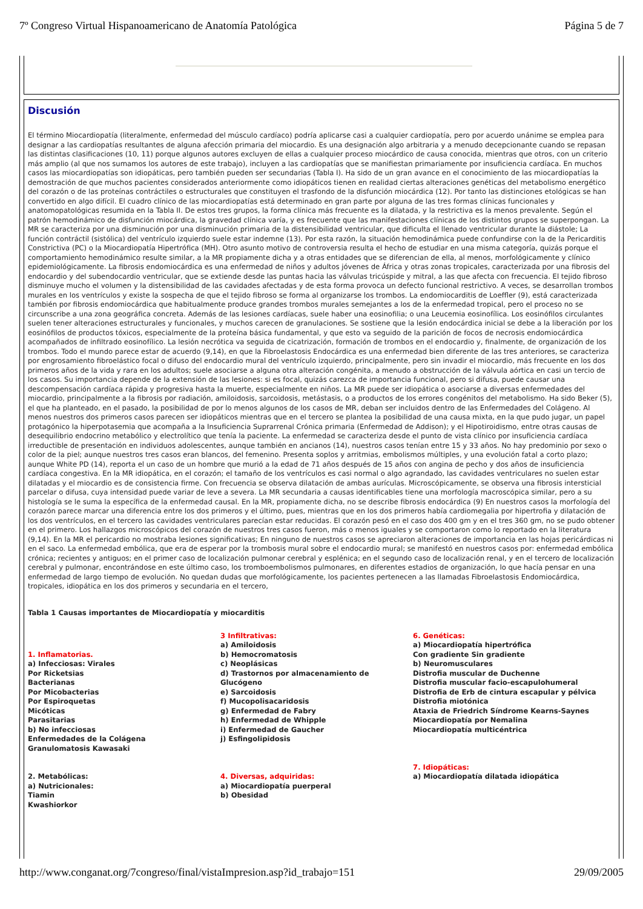7º Congreso Virtual Hispanoamericano de Anatomía Patológica Página 5 de 7
Discusión
El término Miocardiopatía (literalmente, enfermedad del músculo cardíaco) podría aplicarse casi a cualquier cardiopatía, pero por acuerdo unánime se emplea para designar a las cardiopatías resultantes de alguna afección primaria del miocardio. Es una designación algo arbitraria y a menudo decepcionante cuando se repasan las distintas clasificaciones (10, 11) porque algunos autores excluyen de ellas a cualquier proceso miocárdico de causa conocida, mientras que otros, con un criterio más amplio (al que nos sumamos los autores de este trabajo), incluyen a las cardiopatías que se manifiestan primariamente por insuficiencia cardíaca. En muchos casos las miocardiopatías son idiopáticas, pero también pueden ser secundarias (Tabla I). Ha sido de un gran avance en el conocimiento de las miocardiopatías la demostración de que muchos pacientes considerados anteriormente como idiopáticos tienen en realidad ciertas alteraciones genéticas del metabolismo energético del corazón o de las proteínas contráctiles o estructurales que constituyen el trasfondo de la disfunción miocárdica (12). Por tanto las distinciones etológicas se han convertido en algo difícil. El cuadro clínico de las miocardiopatías está determinado en gran parte por alguna de las tres formas clínicas funcionales y anatomopatológicas resumida en la Tabla II. De estos tres grupos, la forma clínica más frecuente es la dilatada, y la restrictiva es la menos prevalente. Según el patrón hemodinámico de disfunción miocárdica, la gravedad clínica varía, y es frecuente que las manifestaciones clínicas de los distintos grupos se superpongan. La MR se caracteriza por una disminución por una disminución primaria de la distensibilidad ventricular, que dificulta el llenado ventricular durante la diástole; La función contráctil (sistólica) del ventrículo izquierdo suele estar indemne (13). Por esta razón, la situación hemodinámica puede confundirse con la de la Pericarditis Constrictiva (PC) o la Miocardiopatía Hipertrófica (MH). Otro asunto motivo de controversia resulta el hecho de estudiar en una misma categoría, quizás porque el comportamiento hemodinámico resulte similar, a la MR propiamente dicha y a otras entidades que se diferencian de ella, al menos, morfológicamente y clínico epidemiológicamente. La fibrosis endomiocárdica es una enfermedad de niños y adultos jóvenes de África y otras zonas tropicales, caracterizada por una fibrosis del endocardio y del subendocardio ventricular, que se extiende desde las puntas hacia las válvulas tricúspide y mitral, a las que afecta con frecuencia. El tejido fibroso disminuye mucho el volumen y la distensibilidad de las cavidades afectadas y de esta forma provoca un defecto funcional restrictivo. A veces, se desarrollan trombos murales en los ventrículos y existe la sospecha de que el tejido fibroso se forma al organizarse los trombos. La endomiocarditis de Loeffler (9), está caracterizada también por fibrosis endomiocárdica que habitualmente produce grandes trombos murales semejantes a los de la enfermedad tropical, pero el proceso no se circunscribe a una zona geográfica concreta. Además de las lesiones cardíacas, suele haber una eosinofilia; o una Leucemia eosinofílica. Los eosinófilos circulantes suelen tener alteraciones estructurales y funcionales, y muchos carecen de granulaciones. Se sostiene que la lesión endocárdica inicial se debe a la liberación por los eosinófilos de productos tóxicos, especialmente de la proteína básica fundamental, y que esto va seguido de la parición de focos de necrosis endomiocárdica acompañados de infiltrado eosinofílico. La lesión necrótica va seguida de cicatrización, formación de trombos en el endocardio y, finalmente, de organización de los trombos. Todo el mundo parece estar de acuerdo (9,14), en que la Fibroelastosis Endocárdica es una enfermedad bien diferente de las tres anteriores, se caracteriza por engrosamiento fibroelástico focal o difuso del endocardio mural del ventrículo izquierdo, principalmente, pero sin invadir el miocardio, más frecuente en los dos primeros años de la vida y rara en los adultos; suele asociarse a alguna otra alteración congénita, a menudo a obstrucción de la válvula aórtica en casi un tercio de los casos. Su importancia depende de la extensión de las lesiones: si es focal, quizás carezca de importancia funcional, pero si difusa, puede causar una descompensación cardíaca rápida y progresiva hasta la muerte, especialmente en niños. La MR puede ser idiopática o asociarse a diversas enfermedades del miocardio, principalmente a la fibrosis por radiación, amiloidosis, sarcoidosis, metástasis, o a productos de los errores congénitos del metabolismo. Ha sido Beker (5), el que ha planteado, en el pasado, la posibilidad de por lo menos algunos de los casos de MR, deban ser incluidos dentro de las Enfermedades del Colágeno. Al menos nuestros dos primeros casos parecen ser idiopáticos mientras que en el tercero se plantea la posibilidad de una causa mixta, en la que pudo jugar, un papel protagónico la hiperpotasemia que acompaña a la Insuficiencia Suprarrenal Crónica primaria (Enfermedad de Addison); y el Hipotiroidismo, entre otras causas de desequilibrio endocrino metabólico y electrolítico que tenía la paciente. La enfermedad se caracteriza desde el punto de vista clínico por insuficiencia cardíaca irreductible de presentación en individuos adolescentes, aunque también en ancianos (14), nuestros casos tenían entre 15 y 33 años. No hay predominio por sexo o color de la piel; aunque nuestros tres casos eran blancos, del femenino. Presenta soplos y arritmias, embolismos múltiples, y una evolución fatal a corto plazo; aunque White PD (14), reporta el un caso de un hombre que murió a la edad de 71 años después de 15 años con angina de pecho y dos años de insuficiencia cardíaca congestiva. En la MR idiopática, en el corazón; el tamaño de los ventrículos es casi normal o algo agrandado, las cavidades ventriculares no suelen estar dilatadas y el miocardio es de consistencia firme. Con frecuencia se observa dilatación de ambas aurículas. Microscópicamente, se observa una fibrosis intersticial parcelar o difusa, cuya intensidad puede variar de leve a severa. La MR secundaria a causas identificables tiene una morfología macroscópica similar, pero a su histología se le suma la específica de la enfermedad causal. En la MR, propiamente dicha, no se describe fibrosis endocárdica (9) En nuestros casos la morfología del corazón parece marcar una diferencia entre los dos primeros y el último, pues, mientras que en los dos primeros había cardiomegalia por hipertrofia y dilatación de los dos ventrículos, en el tercero las cavidades ventriculares parecían estar reducidas. El corazón pesó en el caso dos 400 gm y en el tres 360 gm, no se pudo obtener en el primero. Los hallazgos microscópicos del corazón de nuestros tres casos fueron, más o menos iguales y se comportaron como lo reportado en la literatura (9,14). En la MR el pericardio no mostraba lesiones significativas; En ninguno de nuestros casos se apreciaron alteraciones de importancia en las hojas pericárdicas ni en el saco. La enfermedad embólica, que era de esperar por la trombosis mural sobre el endocardio mural; se manifestó en nuestros casos por: enfermedad embólica crónica; recientes y antiguos; en el primer caso de localización pulmonar cerebral y esplénica; en el segundo caso de localización renal, y en el tercero de localización cerebral y pulmonar, encontrándose en este último caso, los tromboembolismos pulmonares, en diferentes estadios de organización, lo que hacía pensar en una enfermedad de largo tiempo de evolución. No quedan dudas que morfológicamente, los pacientes pertenecen a las llamadas Fibroelastosis Endomiocárdica, tropicales, idiopática en los dos primeros y secundaria en el tercero,
Tabla 1 Causas importantes de Miocardiopatía y miocarditis
1. Inflamatorias.
a) Infecciosas: Virales
Por Ricketsias
Bacterianas
Por Micobacterias
Por Espiroquetas
Micóticas
Parasitarias
b) No infecciosas
Enfermedades de la Colágena
Granulomatosis Kawasaki
2. Metabólicas:
a) Nutricionales:
Tiamin
Kwashiorkor
3 Infiltrativas:
a) Amiloidosis
b) Hemocromatosis
c) Neoplásicas
d) Trastornos por almacenamiento de Glucógeno
e) Sarcoidosis
f) Mucopolisacaridosis
g) Enfermedad de Fabry
h) Enfermedad de Whipple
i) Enfermedad de Gaucher
j) Esfingolipidosis
4. Diversas, adquiridas:
a) Miocardiopatía puerperal
b) Obesidad
6. Genéticas:
a) Miocardiopatía hipertrófica
Con gradiente Sin gradiente
b) Neuromusculares
Distrofia muscular de Duchenne
Distrofia muscular facio-escapulohumeral
Distrofia de Erb de cintura escapular y pélvica Distrofia miotónica
Ataxia de Friedrich Síndrome Kearns-Saynes
Miocardiopatía por Nemalina
Miocardiopatía multicéntrica
7. Idiopáticas:
a) Miocardiopatía dilatada idiopática
http://www.conganat.org/7congreso/final/vistaImpresion.asp?id_trabajo=151 29/09/2005